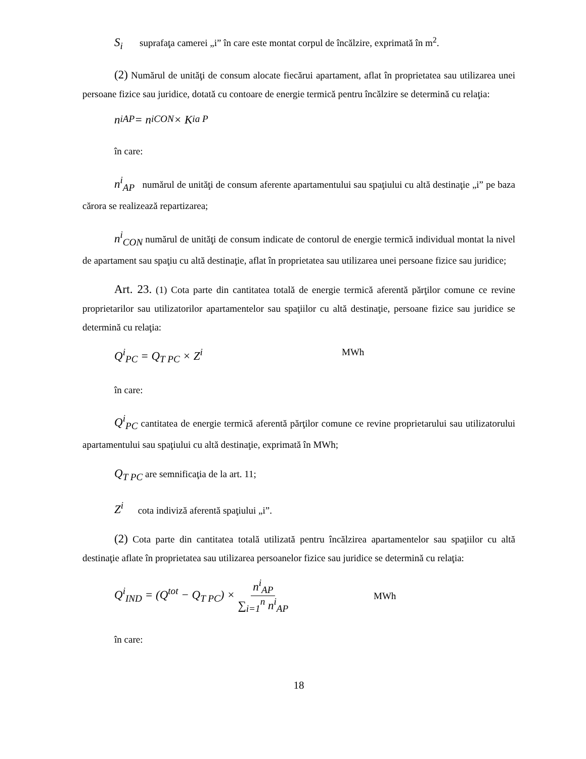S<sub>i</sub> suprafaţa camerei „i” în care este montat corpul de încălzire, exprimată în m<sup>2</sup>.
(2) Numărul de unităţi de consum alocate fiecărui apartament, aflat în proprietatea sau utilizarea unei persoane fizice sau juridice, dotată cu contoare de energie termică pentru încălzire se determină cu relaţia:
n<sup>i</sup><sub>AP</sub> = n<sup>i</sup><sub>CON</sub> × K<sup>i</sup><sub>a P</sub>
în care:
n<sup>i</sup><sub>AP</sub> numărul de unităţi de consum aferente apartamentului sau spaţiului cu altă destinaţie „i” pe baza cărora se realizează repartizarea;
n<sup>i</sup><sub>CON</sub> numărul de unităţi de consum indicate de contorul de energie termică individual montat la nivel de apartament sau spaţiu cu altă destinaţie, aflat în proprietatea sau utilizarea unei persoane fizice sau juridice;
Art. 23. (1) Cota parte din cantitatea totală de energie termică aferentă părţilor comune ce revine proprietarilor sau utilizatorilor apartamentelor sau spaţiilor cu altă destinaţie, persoane fizice sau juridice se determină cu relaţia:
Q<sup>i</sup><sub>PC</sub> = Q<sub>T PC</sub> × Z<sup>i</sup> MWh
în care:
Q<sup>i</sup><sub>PC</sub> cantitatea de energie termică aferentă părţilor comune ce revine proprietarului sau utilizatorului apartamentului sau spaţiului cu altă destinaţie, exprimată în MWh;
Q<sub>T PC</sub> are semnificaţia de la art. 11;
Z<sup>i</sup> cota indiviză aferentă spaţiului „i”.
(2) Cota parte din cantitatea totală utilizată pentru încălzirea apartamentelor sau spaţiilor cu altă destinaţie aflate în proprietatea sau utilizarea persoanelor fizice sau juridice se determină cu relaţia:
Q<sup>i</sup><sub>IND</sub> = (Q<sup>tot</sup> − Q<sub>T PC</sub>) × n<sup>i</sup><sub>AP</sub> ∑<sub>i=1</sub><sup>n</sup> n<sup>i</sup><sub>AP</sub> MWh
în care:
18